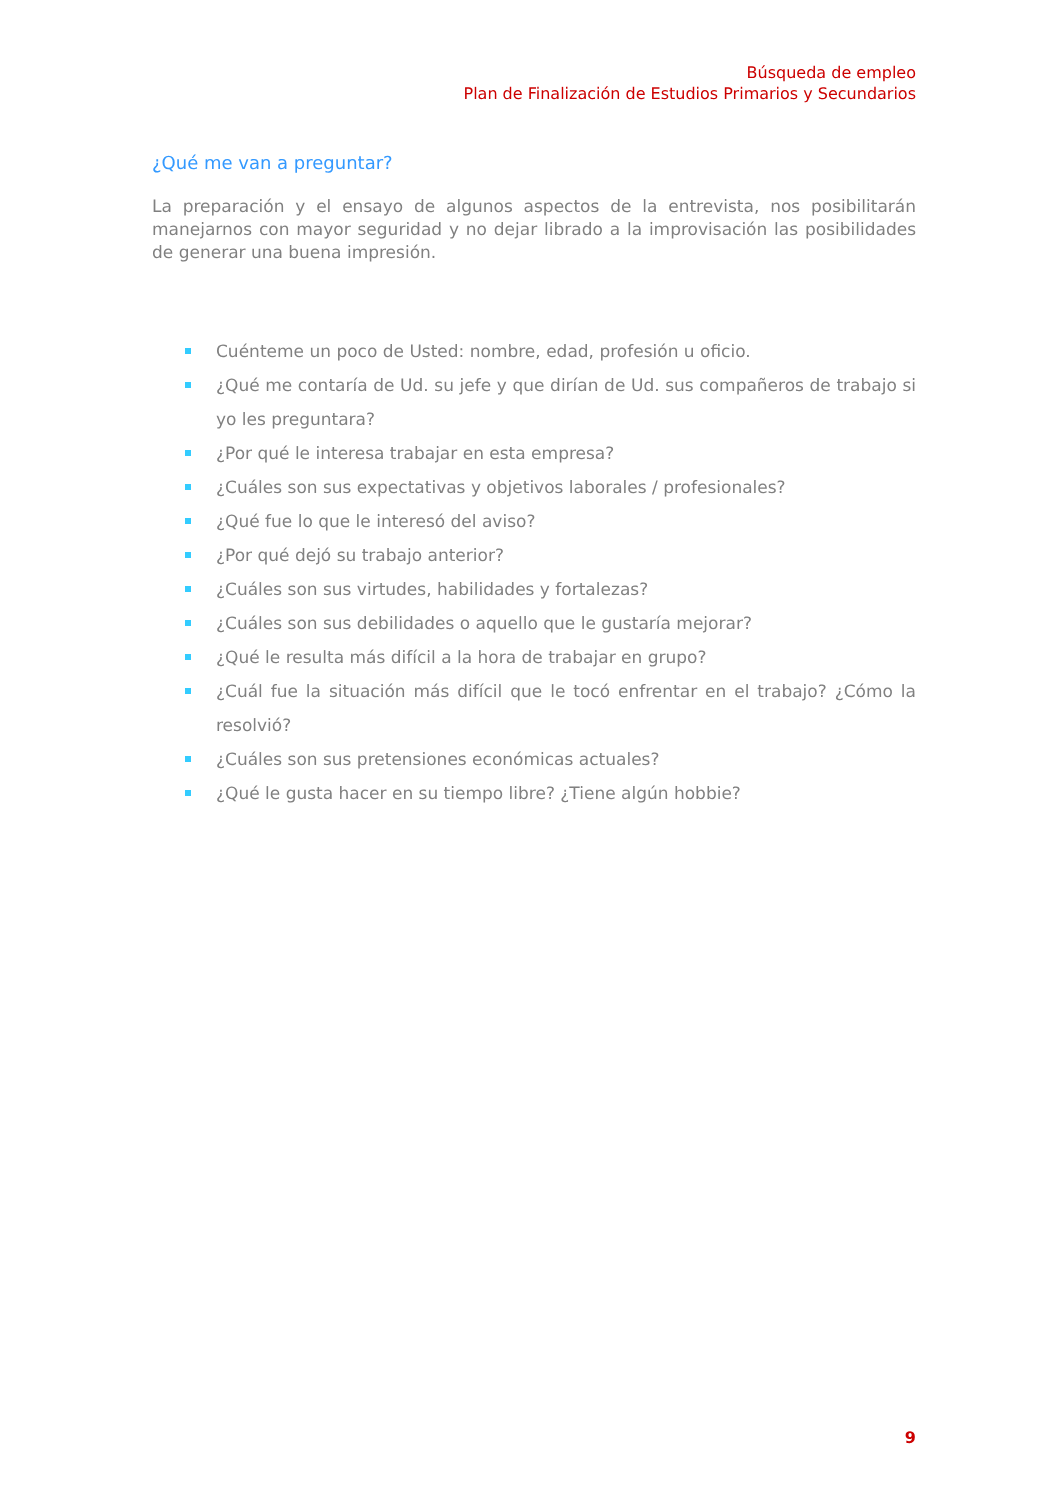Búsqueda de empleo
Plan de Finalización de Estudios Primarios y Secundarios
¿Qué me van a preguntar?
La preparación y el ensayo de algunos aspectos de la entrevista, nos posibilitarán manejarnos con mayor seguridad y no dejar librado a la improvisación las posibilidades de generar una buena impresión.
Cuénteme un poco de Usted: nombre, edad, profesión u oficio.
¿Qué me contaría de Ud. su jefe y que dirían de Ud. sus compañeros de trabajo si yo les preguntara?
¿Por qué le interesa trabajar en esta empresa?
¿Cuáles son sus expectativas y objetivos laborales / profesionales?
¿Qué fue lo que le interesó del aviso?
¿Por qué dejó su trabajo anterior?
¿Cuáles son sus virtudes, habilidades y fortalezas?
¿Cuáles son sus debilidades o aquello que le gustaría mejorar?
¿Qué le resulta más difícil a la hora de trabajar en grupo?
¿Cuál fue la situación más difícil que le tocó enfrentar en el trabajo? ¿Cómo la resolvió?
¿Cuáles son sus pretensiones económicas actuales?
¿Qué le gusta hacer en su tiempo libre? ¿Tiene algún hobbie?
9